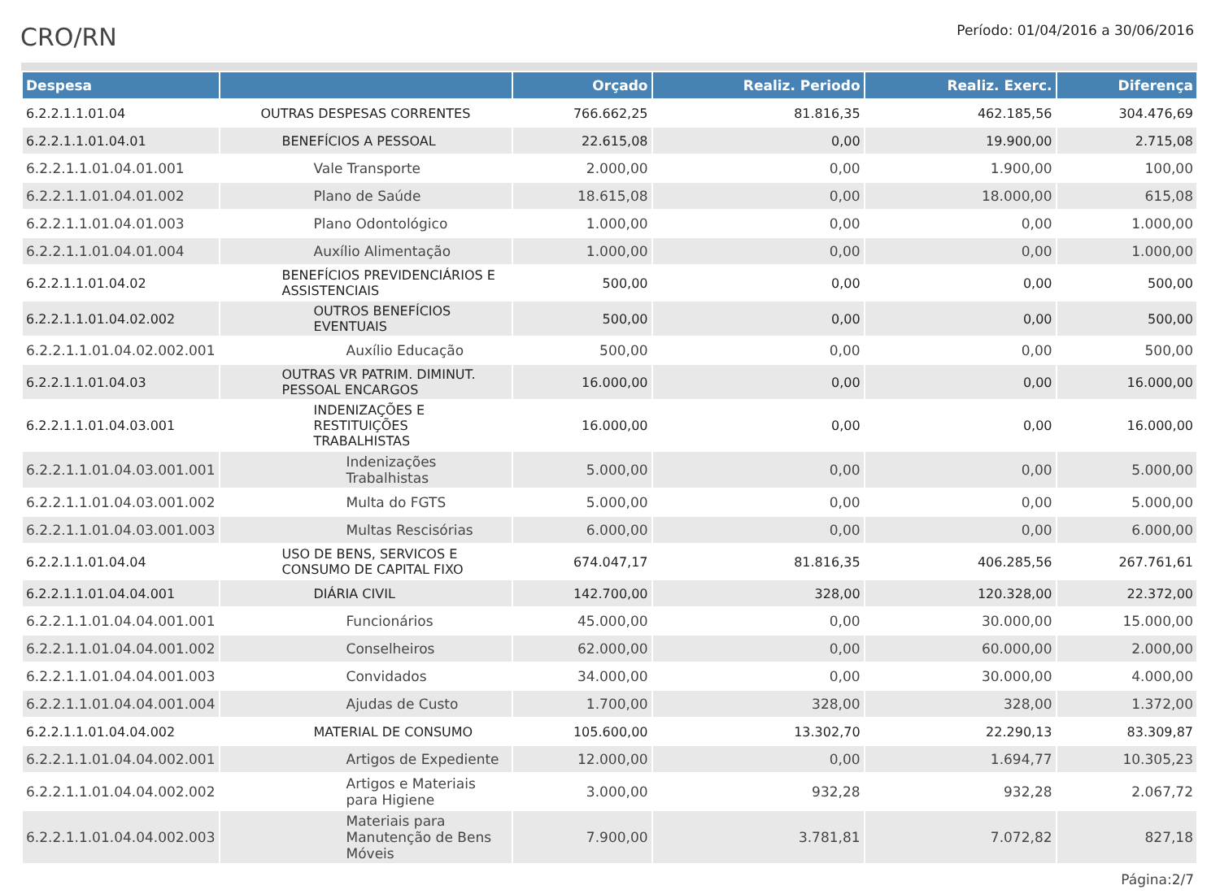CRO/RN
Período: 01/04/2016 a 30/06/2016
| Despesa | | Orçado | Realiz. Periodo | Realiz. Exerc. | Diferença |
| --- | --- | --- | --- | --- | --- |
| 6.2.2.1.1.01.04 | OUTRAS DESPESAS CORRENTES | 766.662,25 | 81.816,35 | 462.185,56 | 304.476,69 |
| 6.2.2.1.1.01.04.01 | BENEFÍCIOS A PESSOAL | 22.615,08 | 0,00 | 19.900,00 | 2.715,08 |
| 6.2.2.1.1.01.04.01.001 | Vale Transporte | 2.000,00 | 0,00 | 1.900,00 | 100,00 |
| 6.2.2.1.1.01.04.01.002 | Plano de Saúde | 18.615,08 | 0,00 | 18.000,00 | 615,08 |
| 6.2.2.1.1.01.04.01.003 | Plano Odontológico | 1.000,00 | 0,00 | 0,00 | 1.000,00 |
| 6.2.2.1.1.01.04.01.004 | Auxílio Alimentação | 1.000,00 | 0,00 | 0,00 | 1.000,00 |
| 6.2.2.1.1.01.04.02 | BENEFÍCIOS PREVIDENCIÁRIOS E ASSISTENCIAIS | 500,00 | 0,00 | 0,00 | 500,00 |
| 6.2.2.1.1.01.04.02.002 | OUTROS BENEFÍCIOS EVENTUAIS | 500,00 | 0,00 | 0,00 | 500,00 |
| 6.2.2.1.1.01.04.02.002.001 | Auxílio Educação | 500,00 | 0,00 | 0,00 | 500,00 |
| 6.2.2.1.1.01.04.03 | OUTRAS VR PATRIM. DIMINUT. PESSOAL ENCARGOS | 16.000,00 | 0,00 | 0,00 | 16.000,00 |
| 6.2.2.1.1.01.04.03.001 | INDENIZAÇÕES E RESTITUIÇÕES TRABALHISTAS | 16.000,00 | 0,00 | 0,00 | 16.000,00 |
| 6.2.2.1.1.01.04.03.001.001 | Indenizações Trabalhistas | 5.000,00 | 0,00 | 0,00 | 5.000,00 |
| 6.2.2.1.1.01.04.03.001.002 | Multa do FGTS | 5.000,00 | 0,00 | 0,00 | 5.000,00 |
| 6.2.2.1.1.01.04.03.001.003 | Multas Rescisórias | 6.000,00 | 0,00 | 0,00 | 6.000,00 |
| 6.2.2.1.1.01.04.04 | USO DE BENS, SERVICOS E CONSUMO DE CAPITAL FIXO | 674.047,17 | 81.816,35 | 406.285,56 | 267.761,61 |
| 6.2.2.1.1.01.04.04.001 | DIÁRIA CIVIL | 142.700,00 | 328,00 | 120.328,00 | 22.372,00 |
| 6.2.2.1.1.01.04.04.001.001 | Funcionários | 45.000,00 | 0,00 | 30.000,00 | 15.000,00 |
| 6.2.2.1.1.01.04.04.001.002 | Conselheiros | 62.000,00 | 0,00 | 60.000,00 | 2.000,00 |
| 6.2.2.1.1.01.04.04.001.003 | Convidados | 34.000,00 | 0,00 | 30.000,00 | 4.000,00 |
| 6.2.2.1.1.01.04.04.001.004 | Ajudas de Custo | 1.700,00 | 328,00 | 328,00 | 1.372,00 |
| 6.2.2.1.1.01.04.04.002 | MATERIAL DE CONSUMO | 105.600,00 | 13.302,70 | 22.290,13 | 83.309,87 |
| 6.2.2.1.1.01.04.04.002.001 | Artigos de Expediente | 12.000,00 | 0,00 | 1.694,77 | 10.305,23 |
| 6.2.2.1.1.01.04.04.002.002 | Artigos e Materiais para Higiene | 3.000,00 | 932,28 | 932,28 | 2.067,72 |
| 6.2.2.1.1.01.04.04.002.003 | Materiais para Manutenção de Bens Móveis | 7.900,00 | 3.781,81 | 7.072,82 | 827,18 |
Página:2/7